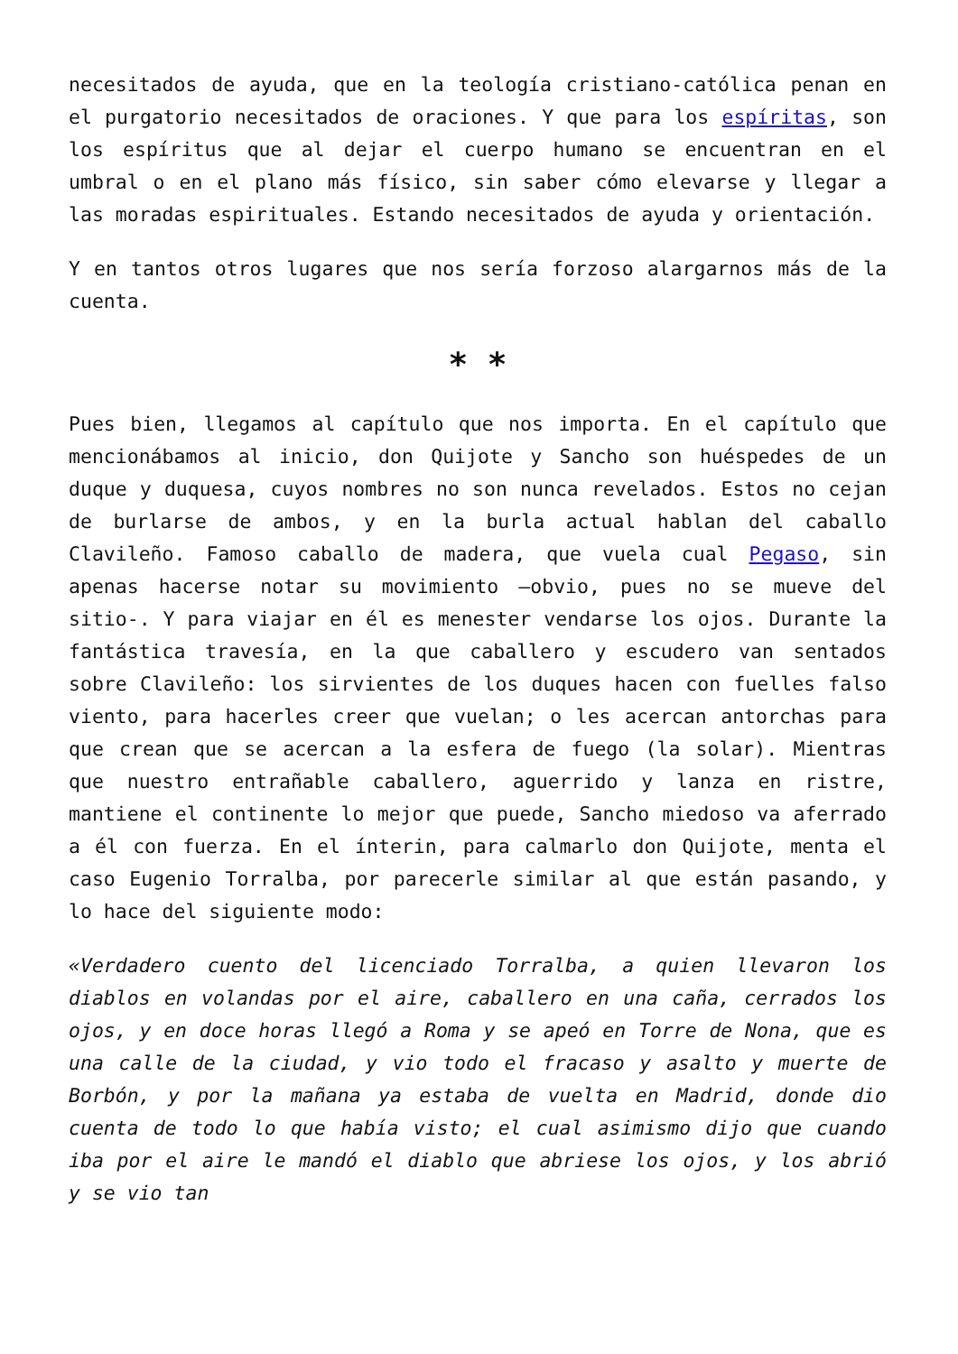necesitados de ayuda, que en la teología cristiano-católica penan en el purgatorio necesitados de oraciones. Y que para los espíritas, son los espíritus que al dejar el cuerpo humano se encuentran en el umbral o en el plano más físico, sin saber cómo elevarse y llegar a las moradas espirituales. Estando necesitados de ayuda y orientación.
Y en tantos otros lugares que nos sería forzoso alargarnos más de la cuenta.
* *
Pues bien, llegamos al capítulo que nos importa. En el capítulo que mencionábamos al inicio, don Quijote y Sancho son huéspedes de un duque y duquesa, cuyos nombres no son nunca revelados. Estos no cejan de burlarse de ambos, y en la burla actual hablan del caballo Clavileño. Famoso caballo de madera, que vuela cual Pegaso, sin apenas hacerse notar su movimiento –obvio, pues no se mueve del sitio-. Y para viajar en él es menester vendarse los ojos. Durante la fantástica travesía, en la que caballero y escudero van sentados sobre Clavileño: los sirvientes de los duques hacen con fuelles falso viento, para hacerles creer que vuelan; o les acercan antorchas para que crean que se acercan a la esfera de fuego (la solar). Mientras que nuestro entrañable caballero, aguerrido y lanza en ristre, mantiene el continente lo mejor que puede, Sancho miedoso va aferrado a él con fuerza. En el ínterin, para calmarlo don Quijote, menta el caso Eugenio Torralba, por parecerle similar al que están pasando, y lo hace del siguiente modo:
«Verdadero cuento del licenciado Torralba, a quien llevaron los diablos en volandas por el aire, caballero en una caña, cerrados los ojos, y en doce horas llegó a Roma y se apeó en Torre de Nona, que es una calle de la ciudad, y vio todo el fracaso y asalto y muerte de Borbón, y por la mañana ya estaba de vuelta en Madrid, donde dio cuenta de todo lo que había visto; el cual asimismo dijo que cuando iba por el aire le mandó el diablo que abriese los ojos, y los abrió y se vio tan